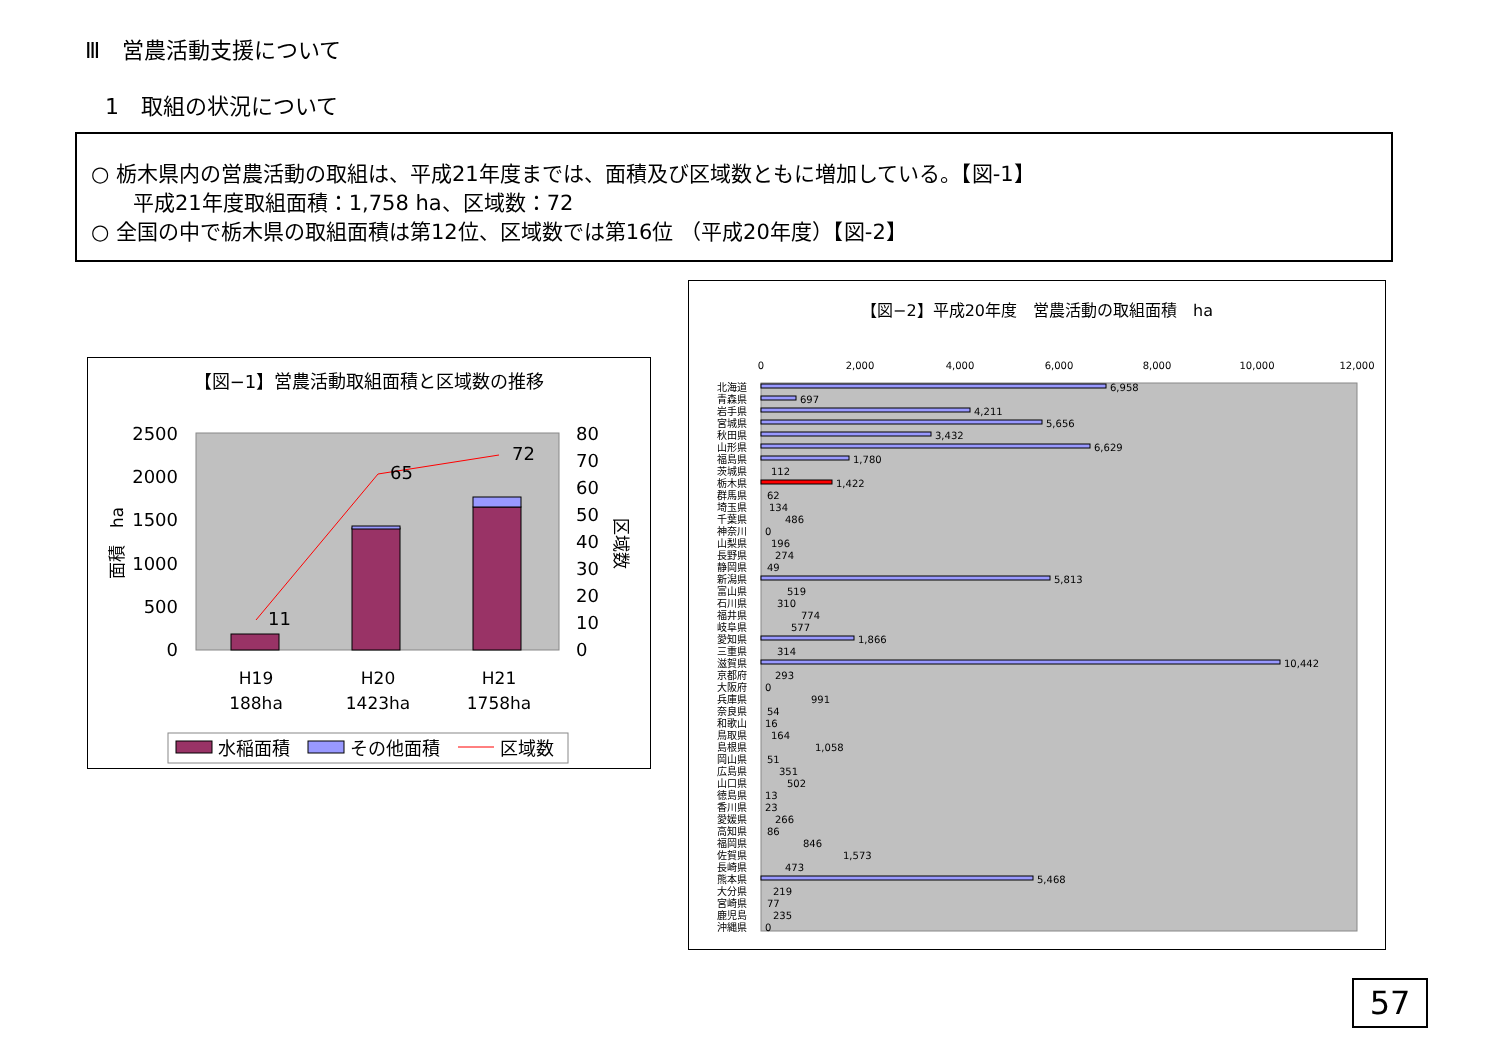Ⅲ　営農活動支援について
1　取組の状況について
○ 栃木県内の営農活動の取組は、平成21年度までは、面積及び区域数ともに増加している。【図-1】
　　平成21年度取組面積：1,758 ha、区域数：72
○ 全国の中で栃木県の取組面積は第12位、区域数では第16位 （平成20年度）【図-2】
【図−1】営農活動取組面積と区域数の推移
2500
2000
1500
1000
500
0
80
70
60
50
40
30
20
10
0
面積　ha
区域数
11
65
72
H19
188ha
H20
1423ha
H21
1758ha
水稲面積
その他面積
区域数
【図−2】平成20年度　営農活動の取組面積　ha
0
2,000
4,000
6,000
8,000
10,000
12,000
北海道
6,958
青森県
697
岩手県
4,211
宮城県
5,656
秋田県
3,432
山形県
6,629
福島県
1,780
茨城県
112
栃木県
1,422
群馬県
62
埼玉県
134
千葉県
486
神奈川
0
山梨県
196
長野県
274
静岡県
49
新潟県
5,813
富山県
519
石川県
310
福井県
774
岐阜県
577
愛知県
1,866
三重県
314
滋賀県
10,442
京都府
293
大阪府
0
兵庫県
991
奈良県
54
和歌山
16
鳥取県
164
島根県
1,058
岡山県
51
広島県
351
山口県
502
徳島県
13
香川県
23
愛媛県
266
高知県
86
福岡県
846
佐賀県
1,573
長崎県
473
熊本県
5,468
大分県
219
宮崎県
77
鹿児島
235
沖縄県
0
57